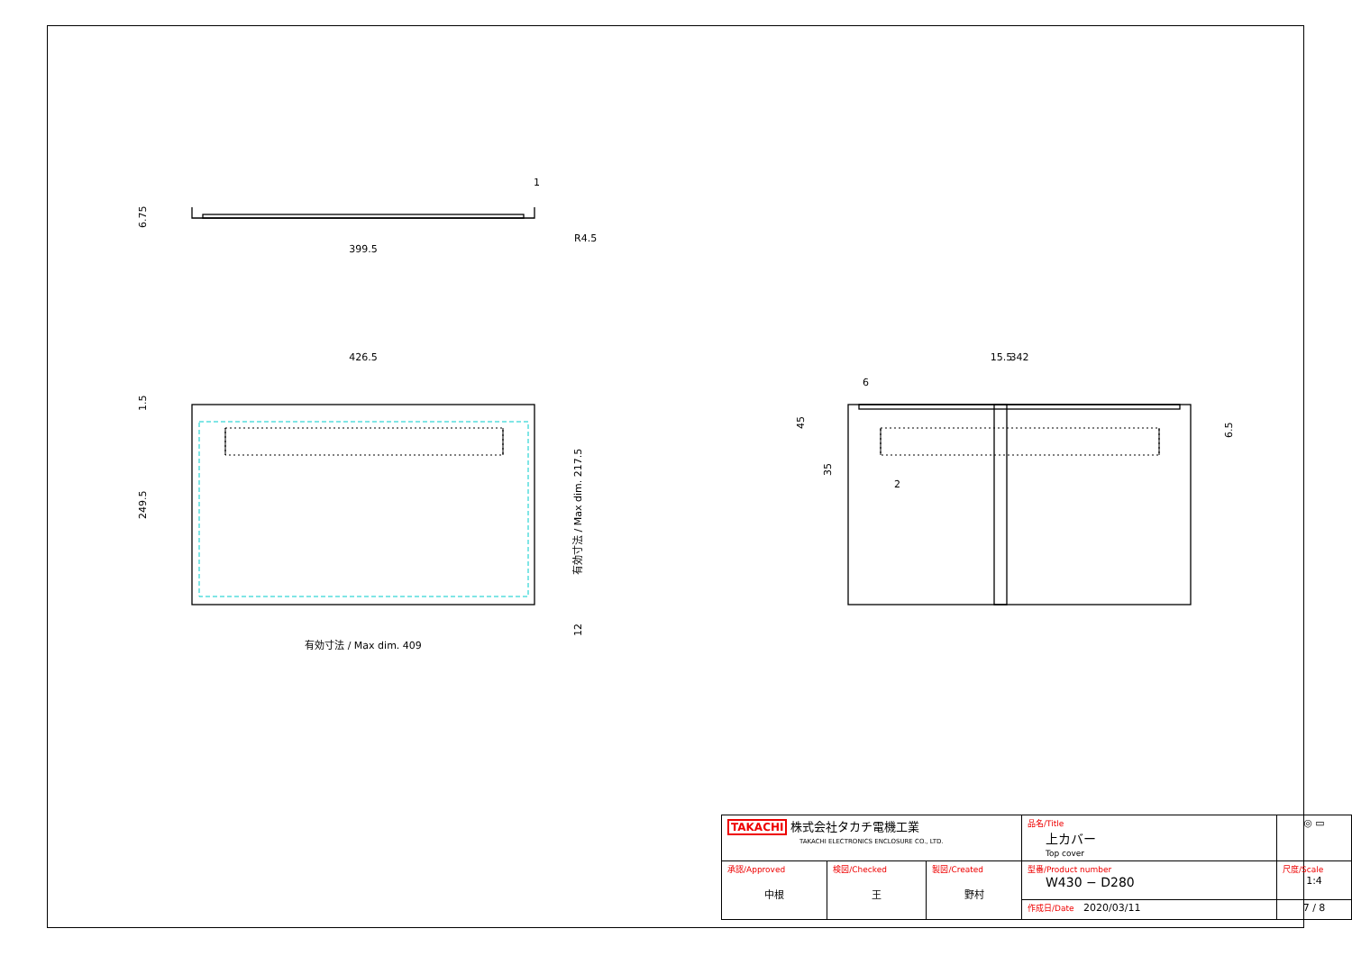399.5
1
R4.5
426.5
15.5
342
6
2
有効寸法 / Max dim. 409
6.75
1.5
249.5
有効寸法 / Max dim. 217.5
12
45
35
6.5
| TAKACHI 株式会社タカチ電機工業 TAKACHI ELECTRONICS ENCLOSURE CO., LTD. | | | 品名/Title 上カバー Top cover | ◎ ▭ |
| 承認/Approved 中根 | 検図/Checked 王 | 製図/Created 野村 | 型番/Product number W430 − D280 | 尺度/Scale 1:4 |
| | | | 作成日/Date 2020/03/11 | 7 / 8 |